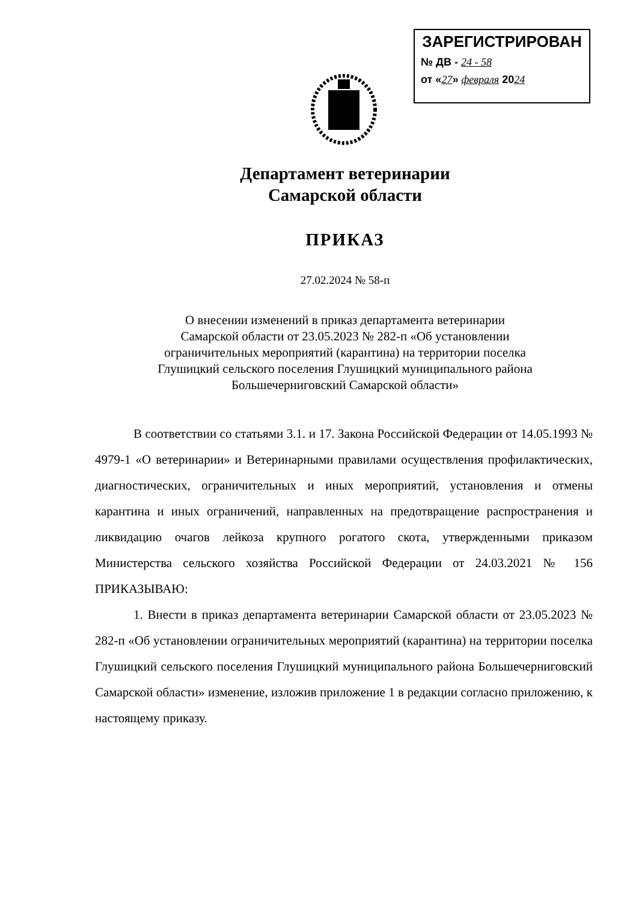ЗАРЕГИСТРИРОВАН
№ ДВ - 24 - 58
от «27» февраля 2024
Департамент ветеринарии
Самарской области
ПРИКАЗ
27.02.2024 № 58-п
О внесении изменений в приказ департамента ветеринарии
Самарской области от 23.05.2023 № 282-п «Об установлении
ограничительных мероприятий (карантина) на территории поселка
Глушицкий сельского поселения Глушицкий муниципального района
Большечерниговский Самарской области»
В соответствии со статьями 3.1. и 17. Закона Российской Федерации от 14.05.1993 № 4979-1 «О ветеринарии» и Ветеринарными правилами осуществления профилактических, диагностических, ограничительных и иных мероприятий, установления и отмены карантина и иных ограничений, направленных на предотвращение распространения и ликвидацию очагов лейкоза крупного рогатого скота, утвержденными приказом Министерства сельского хозяйства Российской Федерации от 24.03.2021 № 156 ПРИКАЗЫВАЮ:
1. Внести в приказ департамента ветеринарии Самарской области от 23.05.2023 № 282-п «Об установлении ограничительных мероприятий (карантина) на территории поселка Глушицкий сельского поселения Глушицкий муниципального района Большечерниговский Самарской области» изменение, изложив приложение 1 в редакции согласно приложению, к настоящему приказу.